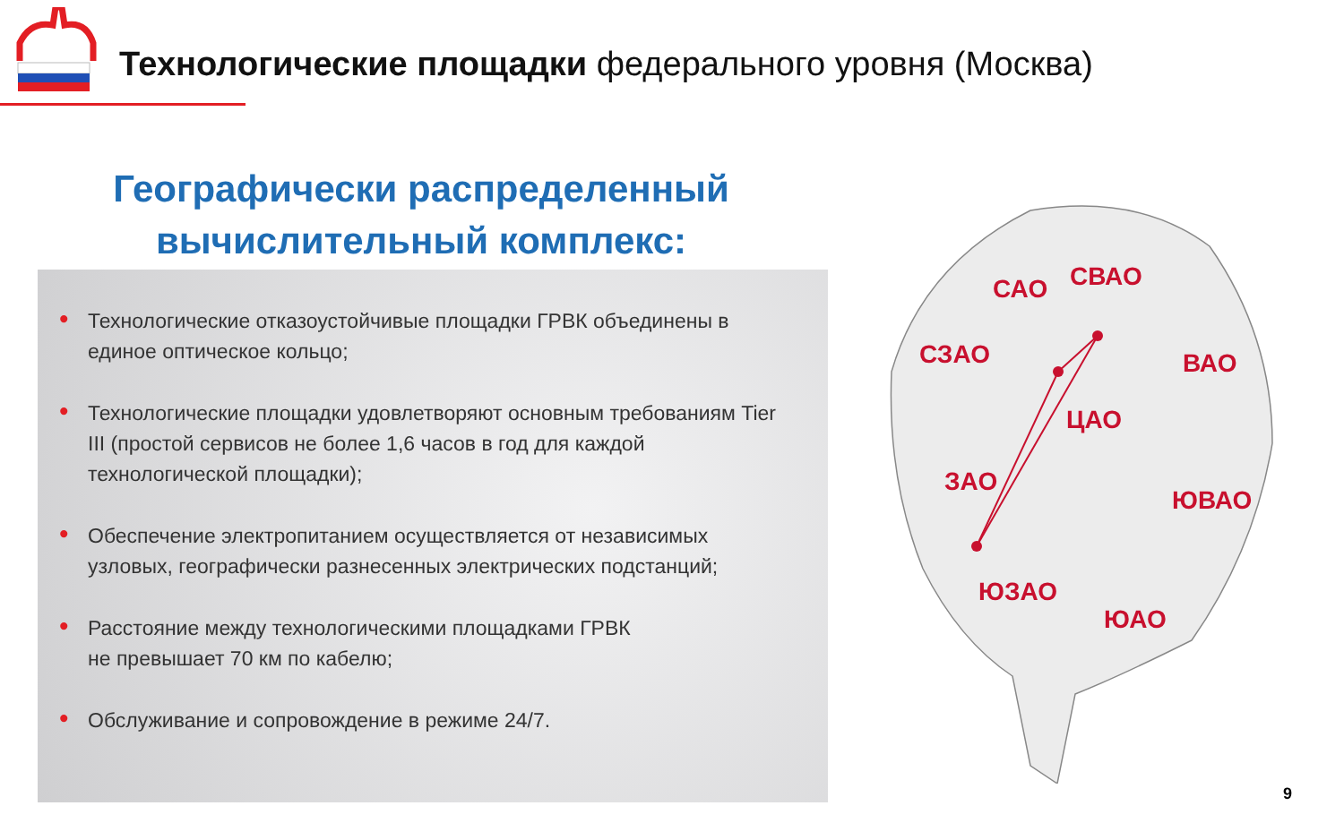Технологические площадки федерального уровня (Москва)
Географически распределенный вычислительный комплекс:
• Технологические отказоустойчивые площадки ГРВК объединены в единое оптическое кольцо;
• Технологические площадки удовлетворяют основным требованиям Tier III (простой сервисов не более 1,6 часов в год для каждой технологической площадки);
• Обеспечение электропитанием осуществляется от независимых узловых, географически разнесенных электрических подстанций;
• Расстояние между технологическими площадками ГРВК
не превышает 70 км по кабелю;
• Обслуживание и сопровождение в режиме 24/7.
САО
СВАО
СЗАО
ВАО
ЦАО
ЗАО
ЮВАО
ЮЗАО
ЮАО
9